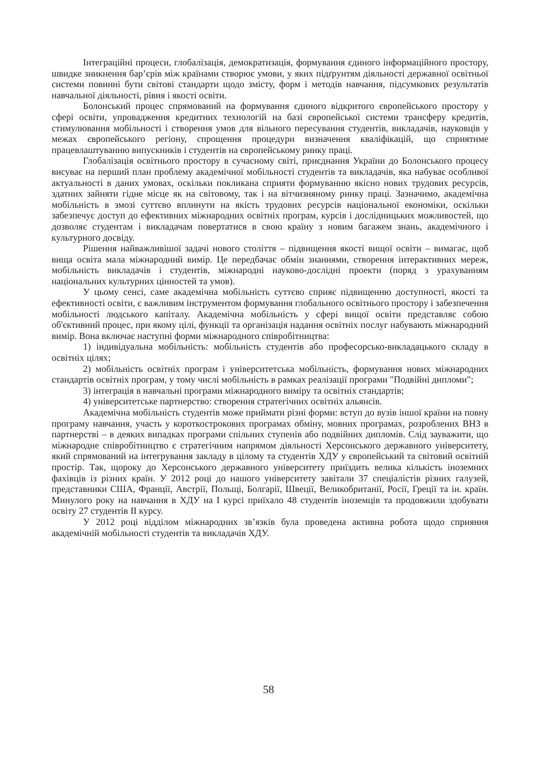Інтеграційні процеси, глобалізація, демократизація, формування єдиного інформаційного простору, швидке зникнення бар’єрів між країнами створює умови, у яких підґрунтям діяльності державної освітньої системи повинні бути світові стандарти щодо змісту, форм і методів навчання, підсумкових результатів навчальної діяльності, рівня і якості освіти.
Болонський процес спрямований на формування єдиного відкритого європейського простору у сфері освіти, упровадження кредитних технологій на базі європейської системи трансферу кредитів, стимулювання мобільності і створення умов для вільного пересування студентів, викладачів, науковців у межах європейського регіону, спрощення процедури визначення кваліфікацій, що сприятиме працевлаштуванню випускників і студентів на європейському ринку праці.
Глобалізація освітнього простору в сучасному світі, приєднання України до Болонського процесу висуває на перший план проблему академічної мобільності студентів та викладачів, яка набуває особливої актуальності в даних умовах, оскільки покликана сприяти формуванню якісно нових трудових ресурсів, здатних зайняти гідне місце як на світовому, так і на вітчизняному ринку праці. Зазначимо, академічна мобільність в змозі суттєво вплинути на якість трудових ресурсів національної економіки, оскільки забезпечує доступ до ефективних міжнародних освітніх програм, курсів і дослідницьких можливостей, що дозволяє студентам і викладачам повертатися в свою країну з новим багажем знань, академічного і культурного досвіду.
Рішення найважливішої задачі нового століття – підвищення якості вищої освіти – вимагає, щоб вища освіта мала міжнародний вимір. Це передбачає обмін знаннями, створення інтерактивних мереж, мобільність викладачів і студентів, міжнародні науково-дослідні проекти (поряд з урахуванням національних культурних цінностей та умов).
У цьому сенсі, саме академічна мобільність суттєво сприяє підвищенню доступності, якості та ефективності освіти, є важливим інструментом формування глобального освітнього простору і забезпечення мобільності людського капіталу. Академічна мобільність у сфері вищої освіти представляє собою об'єктивний процес, при якому цілі, функції та організація надання освітніх послуг набувають міжнародний вимір. Вона включає наступні форми міжнародного співробітництва:
1) індивідуальна мобільність: мобільність студентів або професорсько-викладацького складу в освітніх цілях;
2) мобільність освітніх програм і університетська мобільність, формування нових міжнародних стандартів освітніх програм, у тому числі мобільність в рамках реалізації програми "Подвійні дипломи";
3) інтеграція в навчальні програми міжнародного виміру та освітніх стандартів;
4) університетське партнерство: створення стратегічних освітніх альянсів.
Академічна мобільність студентів може приймати різні форми: вступ до вузів іншої країни на повну програму навчання, участь у короткострокових програмах обміну, мовних програмах, розроблених ВНЗ в партнерстві – в деяких випадках програми спільних ступенів або подвійних дипломів. Слід зауважити, що міжнародне співробітництво є стратегічним напрямом діяльності Херсонського державного університету, який спрямований на інтегрування закладу в цілому та студентів ХДУ у європейський та світовий освітній простір. Так, щороку до Херсонського державного університету приїздить велика кількість іноземних фахівців із різних країн. У 2012 році до нашого університету завітали 37 спеціалістів різних галузей, представники США, Франції, Австрії, Польщі, Болгарії, Швеції, Великобританії, Росії, Греції та ін. країн. Минулого року на навчання в ХДУ на І курсі приїхало 48 студентів іноземців та продовжили здобувати освіту 27 студентів ІІ курсу.
У 2012 році відділом міжнародних зв’язків була проведена активна робота щодо сприяння академічній мобільності студентів та викладачів ХДУ.
58